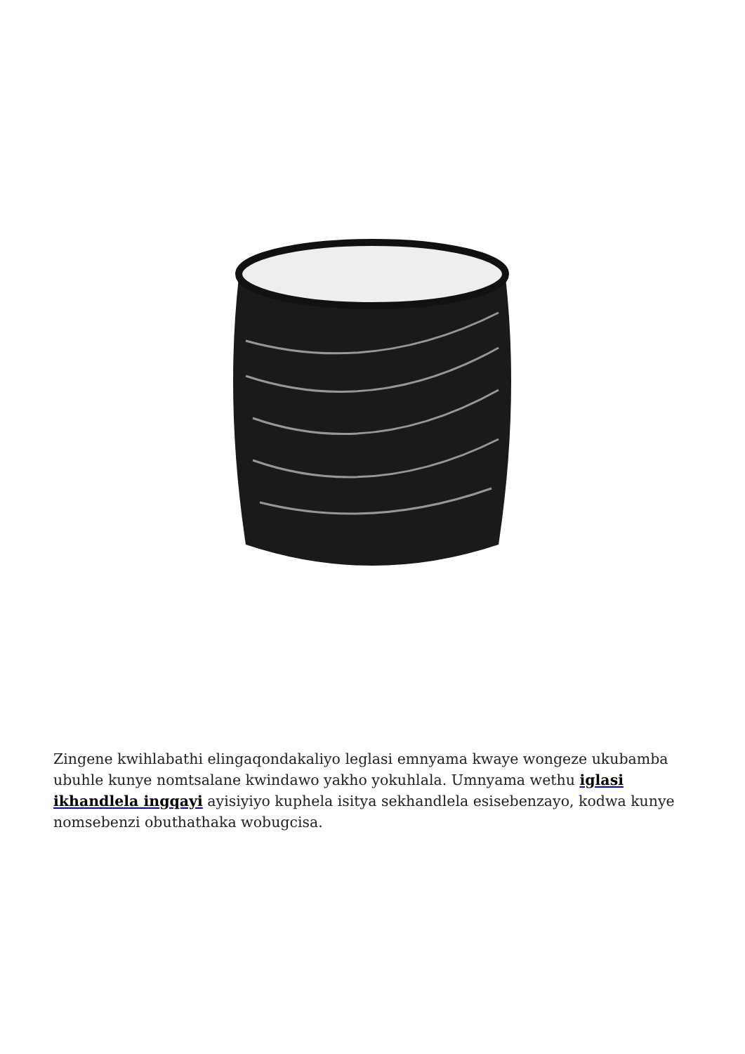Zingene kwihlabathi elingaqondakaliyo leglasi emnyama kwaye wongeze ukubamba ubuhle kunye nomtsalane kwindawo yakho yokuhlala. Umnyama wethu iglasi ikhandlela ingqayi ayisiyiyo kuphela isitya sekhandlela esisebenzayo, kodwa kunye nomsebenzi obuthathaka wobugcisa.